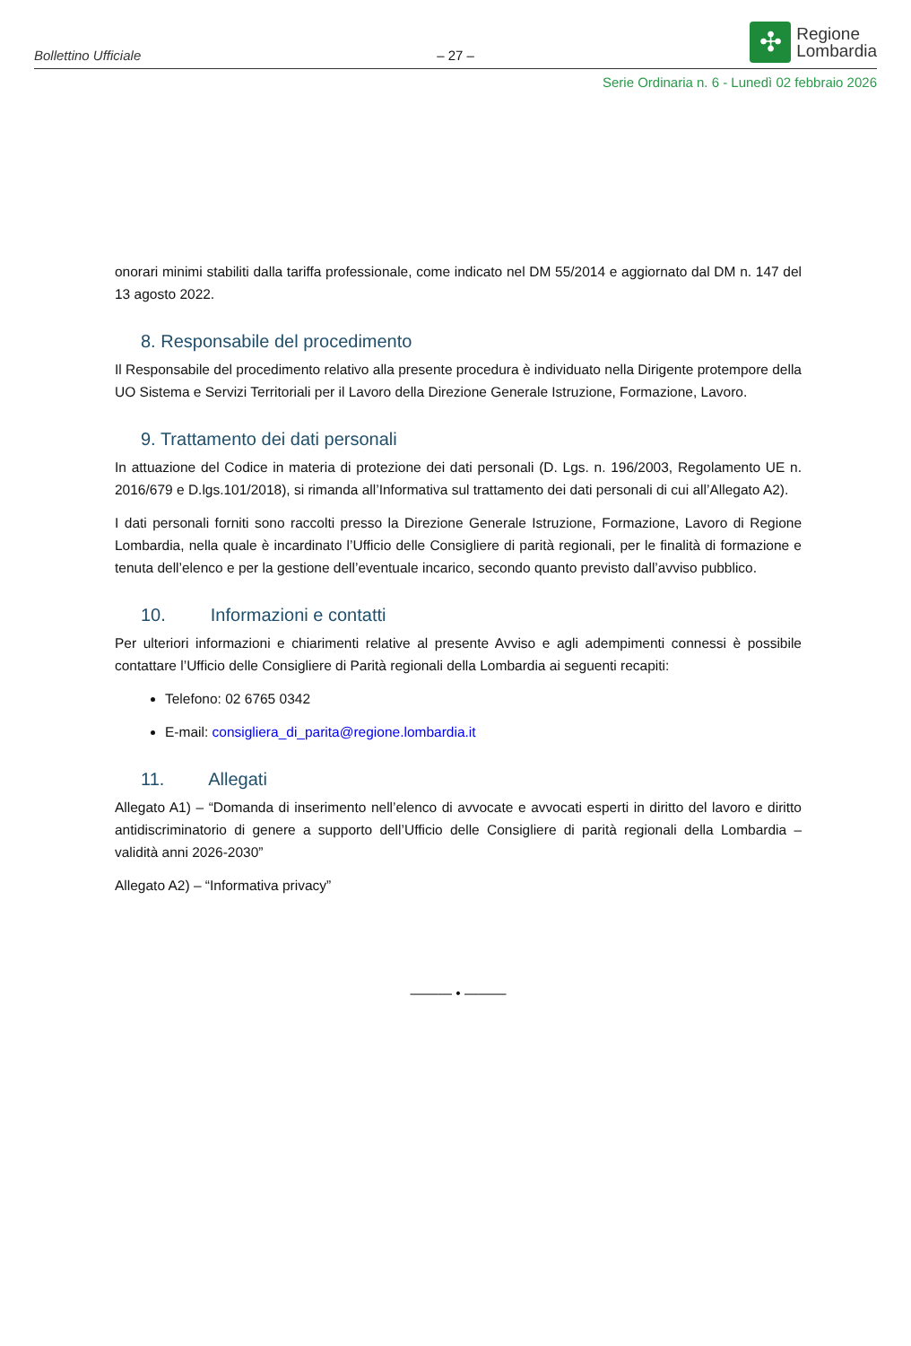Bollettino Ufficiale
– 27 –
✣
Regione
Lombardia
Serie Ordinaria n. 6 - Lunedì 02 febbraio 2026
onorari minimi stabiliti dalla tariffa professionale, come indicato nel DM 55/2014 e aggiornato dal DM n. 147 del 13 agosto 2022.
8. Responsabile del procedimento
Il Responsabile del procedimento relativo alla presente procedura è individuato nella Dirigente protempore della UO Sistema e Servizi Territoriali per il Lavoro della Direzione Generale Istruzione, Formazione, Lavoro.
9. Trattamento dei dati personali
In attuazione del Codice in materia di protezione dei dati personali (D. Lgs. n. 196/2003, Regolamento UE n. 2016/679 e D.lgs.101/2018), si rimanda all’Informativa sul trattamento dei dati personali di cui all’Allegato A2).
I dati personali forniti sono raccolti presso la Direzione Generale Istruzione, Formazione, Lavoro di Regione Lombardia, nella quale è incardinato l’Ufficio delle Consigliere di parità regionali, per le finalità di formazione e tenuta dell’elenco e per la gestione dell’eventuale incarico, secondo quanto previsto dall’avviso pubblico.
10. Informazioni e contatti
Per ulteriori informazioni e chiarimenti relative al presente Avviso e agli adempimenti connessi è possibile contattare l’Ufficio delle Consigliere di Parità regionali della Lombardia ai seguenti recapiti:
Telefono: 02 6765 0342
E-mail: consigliera_di_parita@regione.lombardia.it
11. Allegati
Allegato A1) – “Domanda di inserimento nell’elenco di avvocate e avvocati esperti in diritto del lavoro e diritto antidiscriminatorio di genere a supporto dell’Ufficio delle Consigliere di parità regionali della Lombardia – validità anni 2026-2030”
Allegato A2) – “Informativa privacy”
——— • ———